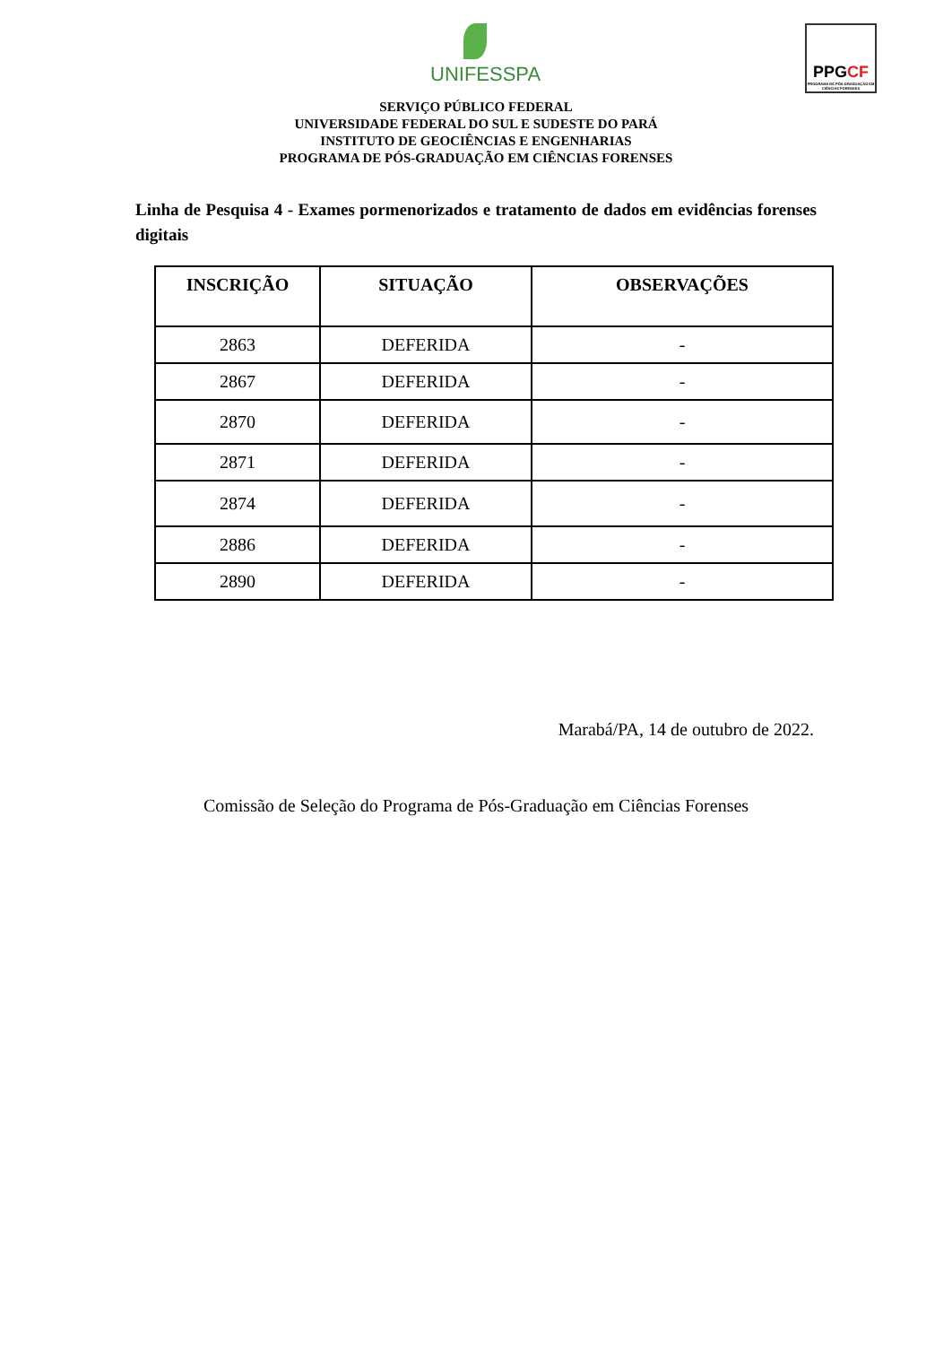UNIFESSPA
PPGCF
PROGRAMA DE PÓS-GRADUAÇÃO EM CIÊNCIAS FORENSES
SERVIÇO PÚBLICO FEDERAL
UNIVERSIDADE FEDERAL DO SUL E SUDESTE DO PARÁ
INSTITUTO DE GEOCIÊNCIAS E ENGENHARIAS
PROGRAMA DE PÓS-GRADUAÇÃO EM CIÊNCIAS FORENSES
Linha de Pesquisa 4 - Exames pormenorizados e tratamento de dados em evidências forenses digitais
| INSCRIÇÃO | SITUAÇÃO | OBSERVAÇÕES |
| --- | --- | --- |
| 2863 | DEFERIDA | - |
| 2867 | DEFERIDA | - |
| 2870 | DEFERIDA | - |
| 2871 | DEFERIDA | - |
| 2874 | DEFERIDA | - |
| 2886 | DEFERIDA | - |
| 2890 | DEFERIDA | - |
Marabá/PA, 14 de outubro de 2022.
Comissão de Seleção do Programa de Pós-Graduação em Ciências Forenses